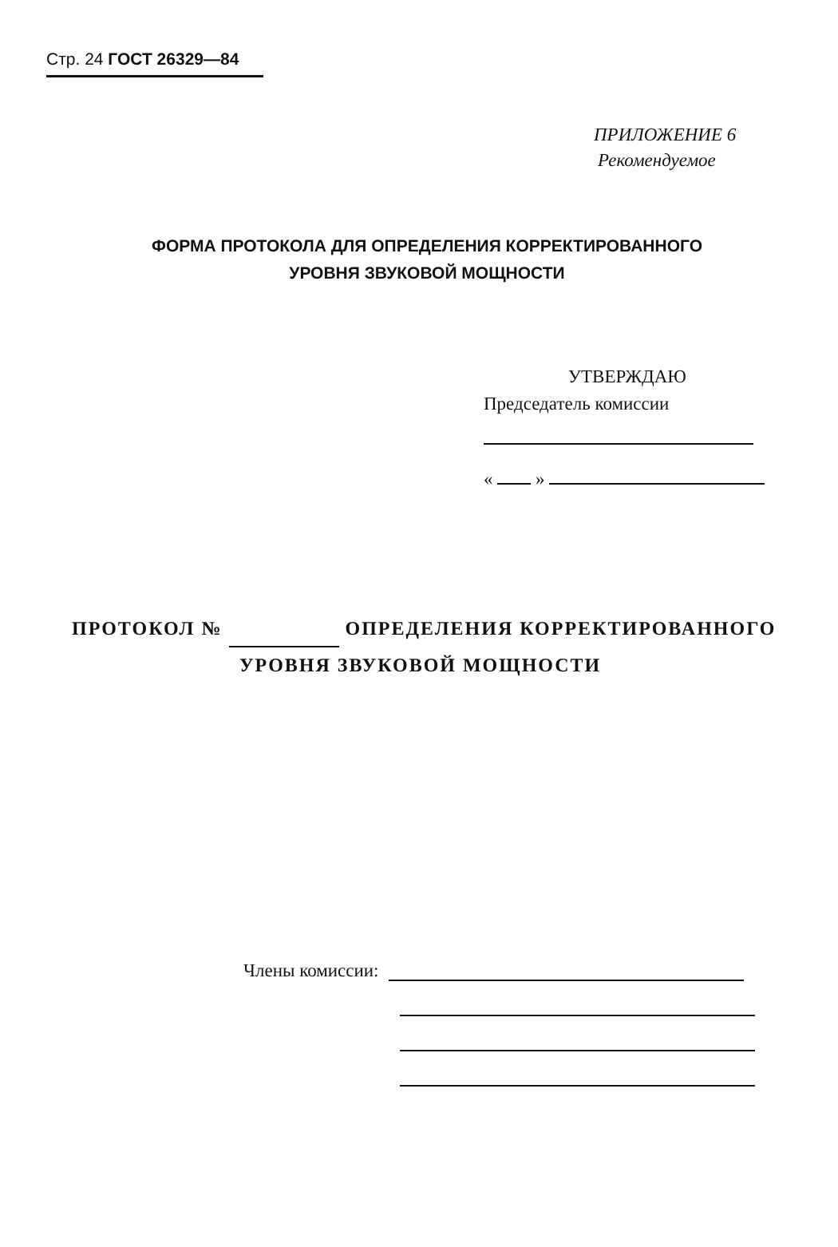Стр. 24 ГОСТ 26329—84
ПРИЛОЖЕНИЕ 6
Рекомендуемое
ФОРМА ПРОТОКОЛА ДЛЯ ОПРЕДЕЛЕНИЯ КОРРЕКТИРОВАННОГО
УРОВНЯ ЗВУКОВОЙ МОЩНОСТИ
УТВЕРЖДАЮ
Председатель комиссии
« »
ПРОТОКОЛ № ОПРЕДЕЛЕНИЯ КОРРЕКТИРОВАННОГО
УРОВНЯ ЗВУКОВОЙ МОЩНОСТИ
Члены комиссии: